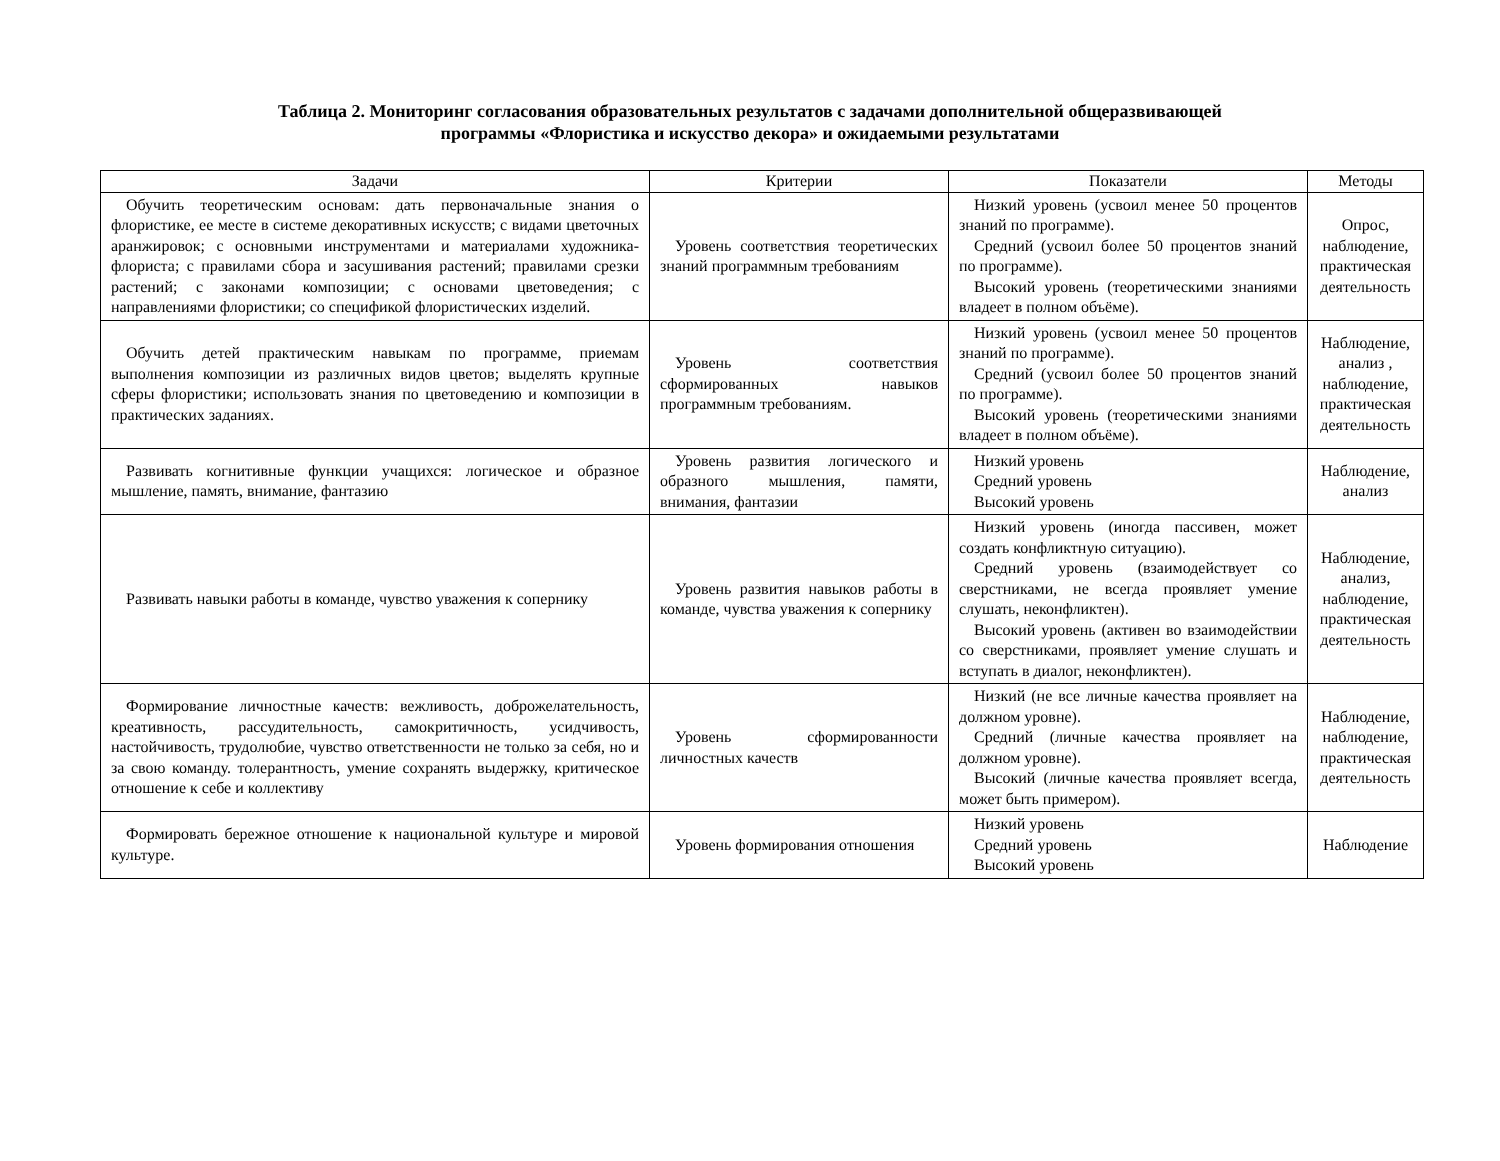Таблица 2. Мониторинг согласования образовательных результатов с задачами дополнительной общеразвивающей
программы «Флористика и искусство декора» и ожидаемыми результатами
| Задачи | Критерии | Показатели | Методы |
| --- | --- | --- | --- |
| Обучить теоретическим основам: дать первоначальные знания о флористике, ее месте в системе декоративных искусств; с видами цветочных аранжировок; с основными инструментами и материалами художника-флориста; с правилами сбора и засушивания растений; правилами срезки растений; с законами композиции; с основами цветоведения; с направлениями флористики; со спецификой флористических изделий. | Уровень соответствия теоретических знаний программным требованиям | Низкий уровень (усвоил менее 50 процентов знаний по программе). Средний (усвоил более 50 процентов знаний по программе). Высокий уровень (теоретическими знаниями владеет в полном объёме). | Опрос, наблюдение, практическая деятельность |
| Обучить детей практическим навыкам по программе, приемам выполнения композиции из различных видов цветов; выделять крупные сферы флористики; использовать знания по цветоведению и композиции в практических заданиях. | Уровень соответствия сформированных навыков программным требованиям. | Низкий уровень (усвоил менее 50 процентов знаний по программе). Средний (усвоил более 50 процентов знаний по программе). Высокий уровень (теоретическими знаниями владеет в полном объёме). | Наблюдение, анализ , наблюдение, практическая деятельность |
| Развивать когнитивные функции учащихся: логическое и образное мышление, память, внимание, фантазию | Уровень развития логического и образного мышления, памяти, внимания, фантазии | Низкий уровень Средний уровень Высокий уровень | Наблюдение, анализ |
| Развивать навыки работы в команде, чувство уважения к сопернику | Уровень развития навыков работы в команде, чувства уважения к сопернику | Низкий уровень (иногда пассивен, может создать конфликтную ситуацию). Средний уровень (взаимодействует со сверстниками, не всегда проявляет умение слушать, неконфликтен). Высокий уровень (активен во взаимодействии со сверстниками, проявляет умение слушать и вступать в диалог, неконфликтен). | Наблюдение, анализ, наблюдение, практическая деятельность |
| Формирование личностные качеств: вежливость, доброжелательность, креативность, рассудительность, самокритичность, усидчивость, настойчивость, трудолюбие, чувство ответственности не только за себя, но и за свою команду. толерантность, умение сохранять выдержку, критическое отношение к себе и коллективу | Уровень сформированности личностных качеств | Низкий (не все личные качества проявляет на должном уровне). Средний (личные качества проявляет на должном уровне). Высокий (личные качества проявляет всегда, может быть примером). | Наблюдение, наблюдение, практическая деятельность |
| Формировать бережное отношение к национальной культуре и мировой культуре. | Уровень формирования отношения | Низкий уровень Средний уровень Высокий уровень | Наблюдение |